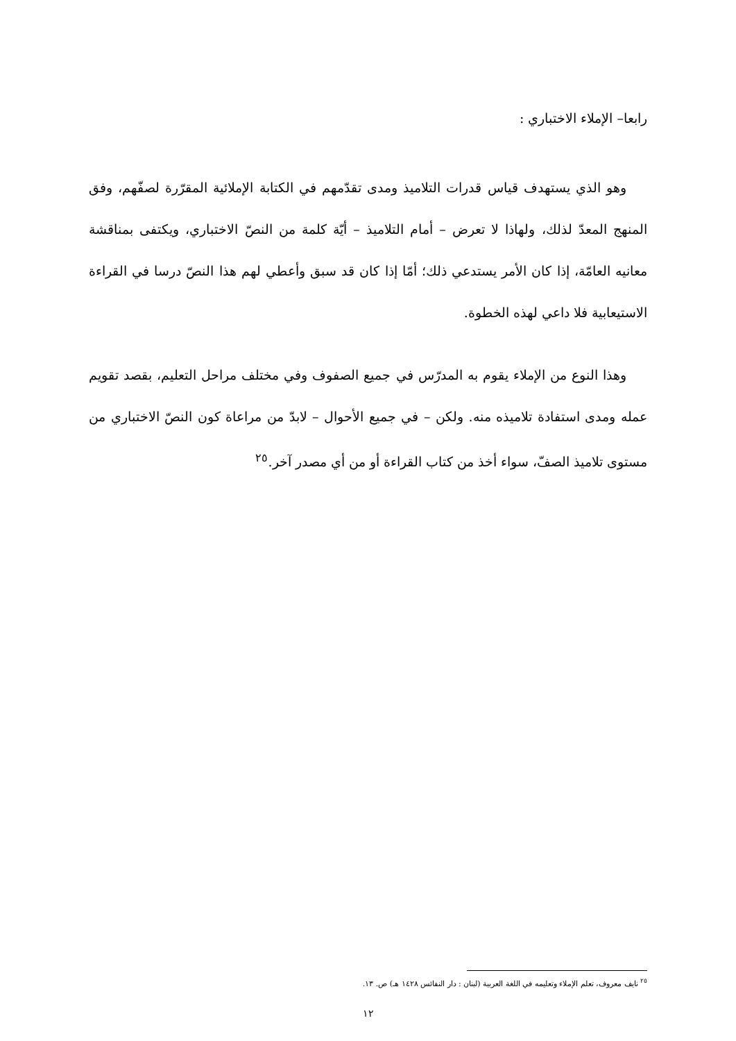رابعا– الإملاء الاختباري :
وهو الذي يستهدف قياس قدرات التلاميذ ومدى تقدّمهم في الكتابة الإملائية المقرّرة لصفّهم، وفق المنهج المعدّ لذلك، ولهاذا لا تعرض – أمام التلاميذ – أيّة كلمة من النصّ الاختباري، ويكتفى بمناقشة معانيه العامّة، إذا كان الأمر يستدعي ذلك؛ أمّا إذا كان قد سبق وأعطي لهم هذا النصّ درسا في القراءة الاستيعابية فلا داعي لهذه الخطوة.
وهذا النوع من الإملاء يقوم به المدرّس في جميع الصفوف وفي مختلف مراحل التعليم، بقصد تقويم عمله ومدى استفادة تلاميذه منه. ولكن – في جميع الأحوال – لابدّ من مراعاة كون النصّ الاختباري من مستوى تلاميذ الصفّ، سواء أخذ من كتاب القراءة أو من أي مصدر آخر.<sup>٢٥</sup>
<sup>٢٥</sup> نايف معروف، تعلم الإملاء وتعليمه في اللغة العربية (لبنان : دار النفائس ١٤٢٨ هـ) ص. ١٣.
١٢